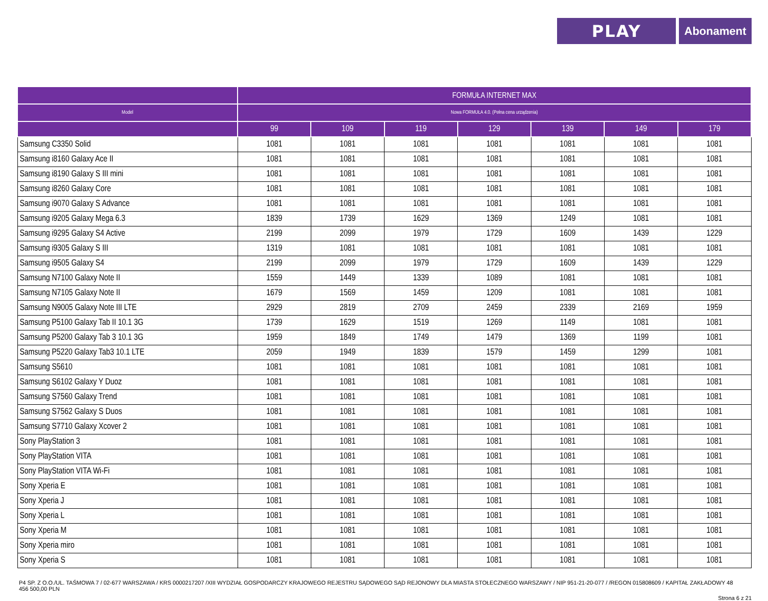PLAY
Abonament
| | FORMUŁA INTERNET MAX | | | | | | |
| --- | --- | --- | --- | --- | --- | --- | --- |
| Model | Nowa FORMUŁA 4.0. (Pełna cena urządzenia) | | | | | | |
| | 99 | 109 | 119 | 129 | 139 | 149 | 179 |
| Samsung C3350 Solid | 1081 | 1081 | 1081 | 1081 | 1081 | 1081 | 1081 |
| Samsung i8160 Galaxy Ace II | 1081 | 1081 | 1081 | 1081 | 1081 | 1081 | 1081 |
| Samsung i8190 Galaxy S III mini | 1081 | 1081 | 1081 | 1081 | 1081 | 1081 | 1081 |
| Samsung i8260 Galaxy Core | 1081 | 1081 | 1081 | 1081 | 1081 | 1081 | 1081 |
| Samsung i9070 Galaxy S Advance | 1081 | 1081 | 1081 | 1081 | 1081 | 1081 | 1081 |
| Samsung i9205 Galaxy Mega 6.3 | 1839 | 1739 | 1629 | 1369 | 1249 | 1081 | 1081 |
| Samsung i9295 Galaxy S4 Active | 2199 | 2099 | 1979 | 1729 | 1609 | 1439 | 1229 |
| Samsung i9305 Galaxy S III | 1319 | 1081 | 1081 | 1081 | 1081 | 1081 | 1081 |
| Samsung i9505 Galaxy S4 | 2199 | 2099 | 1979 | 1729 | 1609 | 1439 | 1229 |
| Samsung N7100 Galaxy Note II | 1559 | 1449 | 1339 | 1089 | 1081 | 1081 | 1081 |
| Samsung N7105 Galaxy Note II | 1679 | 1569 | 1459 | 1209 | 1081 | 1081 | 1081 |
| Samsung N9005 Galaxy Note III LTE | 2929 | 2819 | 2709 | 2459 | 2339 | 2169 | 1959 |
| Samsung P5100 Galaxy Tab II 10.1 3G | 1739 | 1629 | 1519 | 1269 | 1149 | 1081 | 1081 |
| Samsung P5200 Galaxy Tab 3 10.1 3G | 1959 | 1849 | 1749 | 1479 | 1369 | 1199 | 1081 |
| Samsung P5220 Galaxy Tab3 10.1 LTE | 2059 | 1949 | 1839 | 1579 | 1459 | 1299 | 1081 |
| Samsung S5610 | 1081 | 1081 | 1081 | 1081 | 1081 | 1081 | 1081 |
| Samsung S6102 Galaxy Y Duoz | 1081 | 1081 | 1081 | 1081 | 1081 | 1081 | 1081 |
| Samsung S7560 Galaxy Trend | 1081 | 1081 | 1081 | 1081 | 1081 | 1081 | 1081 |
| Samsung S7562 Galaxy S Duos | 1081 | 1081 | 1081 | 1081 | 1081 | 1081 | 1081 |
| Samsung S7710 Galaxy Xcover 2 | 1081 | 1081 | 1081 | 1081 | 1081 | 1081 | 1081 |
| Sony PlayStation 3 | 1081 | 1081 | 1081 | 1081 | 1081 | 1081 | 1081 |
| Sony PlayStation VITA | 1081 | 1081 | 1081 | 1081 | 1081 | 1081 | 1081 |
| Sony PlayStation VITA Wi-Fi | 1081 | 1081 | 1081 | 1081 | 1081 | 1081 | 1081 |
| Sony Xperia E | 1081 | 1081 | 1081 | 1081 | 1081 | 1081 | 1081 |
| Sony Xperia J | 1081 | 1081 | 1081 | 1081 | 1081 | 1081 | 1081 |
| Sony Xperia L | 1081 | 1081 | 1081 | 1081 | 1081 | 1081 | 1081 |
| Sony Xperia M | 1081 | 1081 | 1081 | 1081 | 1081 | 1081 | 1081 |
| Sony Xperia miro | 1081 | 1081 | 1081 | 1081 | 1081 | 1081 | 1081 |
| Sony Xperia S | 1081 | 1081 | 1081 | 1081 | 1081 | 1081 | 1081 |
P4 SP. Z O.O./UL. TAŚMOWA 7 / 02-677 WARSZAWA / KRS 0000217207 /XIII WYDZIAŁ GOSPODARCZY KRAJOWEGO REJESTRU SĄDOWEGO SĄD REJONOWY DLA MIASTA STOŁECZNEGO WARSZAWY / NIP 951-21-20-077 / /REGON 015808609 / KAPITAŁ ZAKŁADOWY 48 456 500,00 PLN
Strona 6 z 21